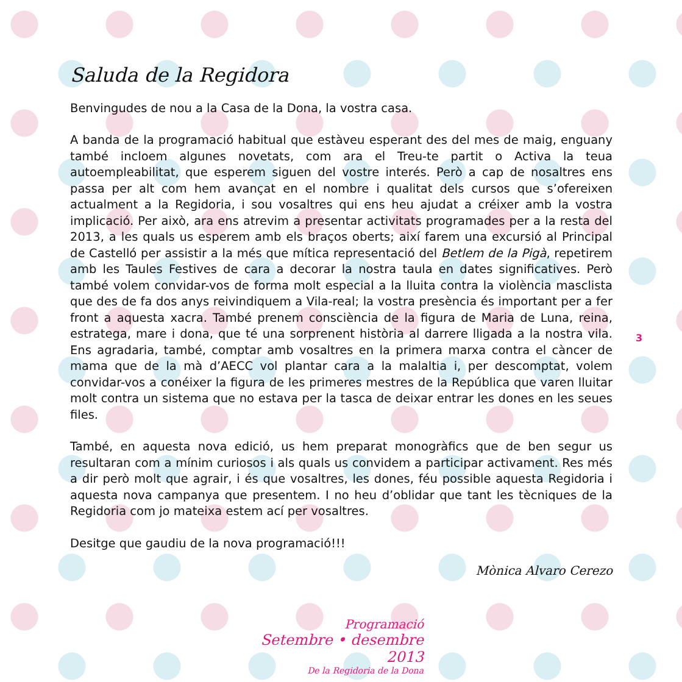Saluda de la Regidora
Benvingudes de nou a la Casa de la Dona, la vostra casa.
A banda de la programació habitual que estàveu esperant des del mes de maig, enguany també incloem algunes novetats, com ara el Treu-te partit o Activa la teua autoempleabilitat, que esperem siguen del vostre interés. Però a cap de nosaltres ens passa per alt com hem avançat en el nombre i qualitat dels cursos que s’ofereixen actualment a la Regidoria, i sou vosaltres qui ens heu ajudat a créixer amb la vostra implicació. Per això, ara ens atrevim a presentar activitats programades per a la resta del 2013, a les quals us esperem amb els braços oberts; així farem una excursió al Principal de Castelló per assistir a la més que mítica representació del Betlem de la Pigà, repetirem amb les Taules Festives de cara a decorar la nostra taula en dates significatives. Però també volem convidar-vos de forma molt especial a la lluita contra la violència masclista que des de fa dos anys reivindiquem a Vila-real; la vostra presència és important per a fer front a aquesta xacra. També prenem consciència de la figura de Maria de Luna, reina, estratega, mare i dona, que té una sorprenent història al darrere lligada a la nostra vila. Ens agradaria, també, comptar amb vosaltres en la primera marxa contra el càncer de mama que de la mà d’AECC vol plantar cara a la malaltia i, per descomptat, volem convidar-vos a conéixer la figura de les primeres mestres de la República que varen lluitar molt contra un sistema que no estava per la tasca de deixar entrar les dones en les seues files.
També, en aquesta nova edició, us hem preparat monogràfics que de ben segur us resultaran com a mínim curiosos i als quals us convidem a participar activament. Res més a dir però molt que agrair, i és que vosaltres, les dones, féu possible aquesta Regidoria i aquesta nova campanya que presentem. I no heu d’oblidar que tant les tècniques de la Regidoria com jo mateixa estem ací per vosaltres.
Desitge que gaudiu de la nova programació!!!
Mònica Alvaro Cerezo
3
Programació
Setembre • desembre 2013
De la Regidoria de la Dona